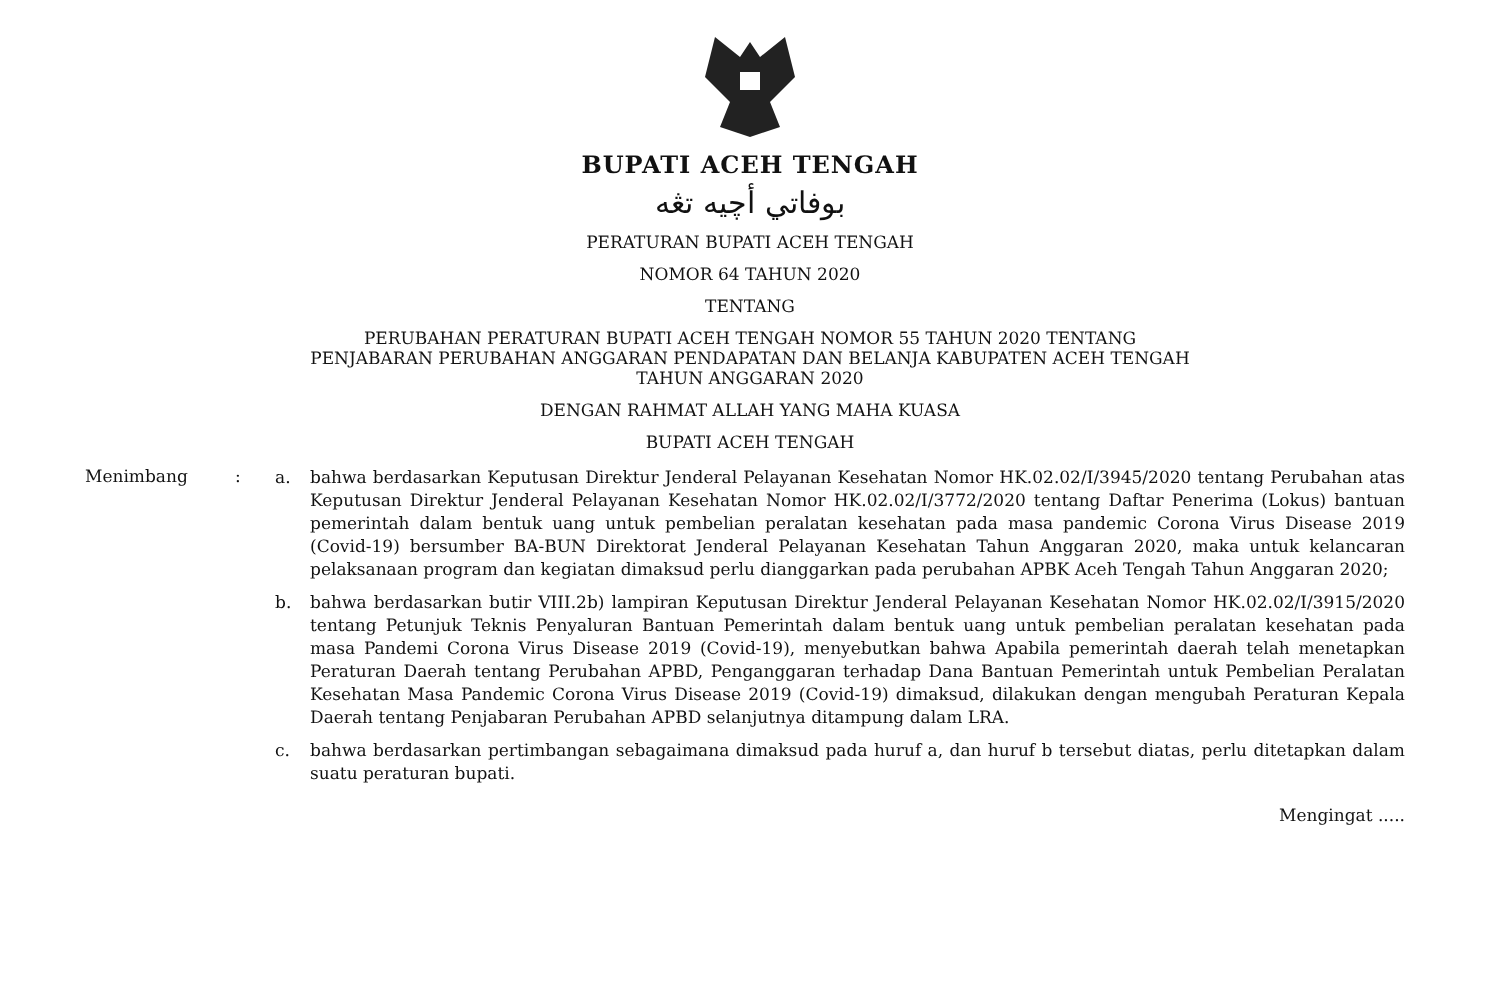BUPATI ACEH TENGAH
بوفاتي أچيه تڠه
PERATURAN BUPATI ACEH TENGAH
NOMOR 64 TAHUN 2020
TENTANG
PERUBAHAN PERATURAN BUPATI ACEH TENGAH NOMOR 55 TAHUN 2020 TENTANG
PENJABARAN PERUBAHAN ANGGARAN PENDAPATAN DAN BELANJA KABUPATEN ACEH TENGAH
TAHUN ANGGARAN 2020
DENGAN RAHMAT ALLAH YANG MAHA KUASA
BUPATI ACEH TENGAH
Menimbang :
a. bahwa berdasarkan Keputusan Direktur Jenderal Pelayanan Kesehatan Nomor HK.02.02/I/3945/2020 tentang Perubahan atas Keputusan Direktur Jenderal Pelayanan Kesehatan Nomor HK.02.02/I/3772/2020 tentang Daftar Penerima (Lokus) bantuan pemerintah dalam bentuk uang untuk pembelian peralatan kesehatan pada masa pandemic Corona Virus Disease 2019 (Covid-19) bersumber BA-BUN Direktorat Jenderal Pelayanan Kesehatan Tahun Anggaran 2020, maka untuk kelancaran pelaksanaan program dan kegiatan dimaksud perlu dianggarkan pada perubahan APBK Aceh Tengah Tahun Anggaran 2020;
b. bahwa berdasarkan butir VIII.2b) lampiran Keputusan Direktur Jenderal Pelayanan Kesehatan Nomor HK.02.02/I/3915/2020 tentang Petunjuk Teknis Penyaluran Bantuan Pemerintah dalam bentuk uang untuk pembelian peralatan kesehatan pada masa Pandemi Corona Virus Disease 2019 (Covid-19), menyebutkan bahwa Apabila pemerintah daerah telah menetapkan Peraturan Daerah tentang Perubahan APBD, Penganggaran terhadap Dana Bantuan Pemerintah untuk Pembelian Peralatan Kesehatan Masa Pandemic Corona Virus Disease 2019 (Covid-19) dimaksud, dilakukan dengan mengubah Peraturan Kepala Daerah tentang Penjabaran Perubahan APBD selanjutnya ditampung dalam LRA.
c. bahwa berdasarkan pertimbangan sebagaimana dimaksud pada huruf a, dan huruf b tersebut diatas, perlu ditetapkan dalam suatu peraturan bupati.
Mengingat .....